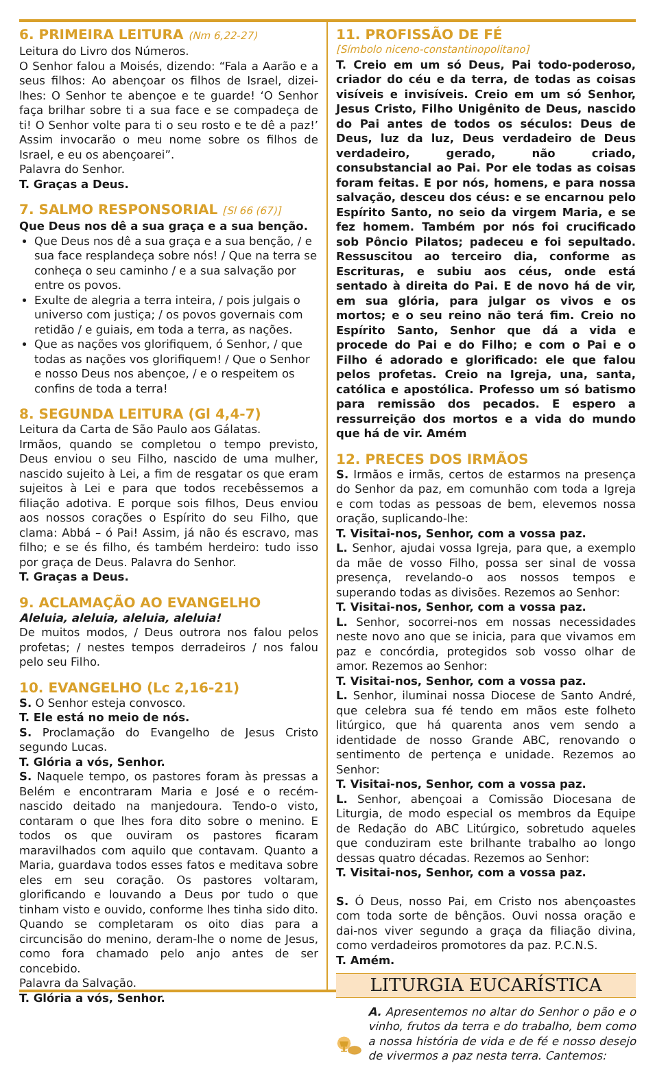6. PRIMEIRA LEITURA (Nm 6,22-27)
Leitura do Livro dos Números.
O Senhor falou a Moisés, dizendo: “Fala a Aarão e a seus filhos: Ao abençoar os filhos de Israel, dizei-lhes: O Senhor te abençoe e te guarde! ‘O Senhor faça brilhar sobre ti a sua face e se compadeça de ti! O Senhor volte para ti o seu rosto e te dê a paz!’ Assim invocarão o meu nome sobre os filhos de Israel, e eu os abençoarei”.
Palavra do Senhor.
T. Graças a Deus.
7. SALMO RESPONSORIAL [Sl 66 (67)]
Que Deus nos dê a sua graça e a sua benção.
Que Deus nos dê a sua graça e a sua benção, / e sua face resplandeça sobre nós! / Que na terra se conheça o seu caminho / e a sua salvação por entre os povos.
Exulte de alegria a terra inteira, / pois julgais o universo com justiça; / os povos governais com retidão / e guiais, em toda a terra, as nações.
Que as nações vos glorifiquem, ó Senhor, / que todas as nações vos glorifiquem! / Que o Senhor e nosso Deus nos abençoe, / e o respeitem os confins de toda a terra!
8. SEGUNDA LEITURA (Gl 4,4-7)
Leitura da Carta de São Paulo aos Gálatas.
Irmãos, quando se completou o tempo previsto, Deus enviou o seu Filho, nascido de uma mulher, nascido sujeito à Lei, a fim de resgatar os que eram sujeitos à Lei e para que todos recebêssemos a filiação adotiva. E porque sois filhos, Deus enviou aos nossos corações o Espírito do seu Filho, que clama: Abbá – ó Pai! Assim, já não és escravo, mas filho; e se és filho, és também herdeiro: tudo isso por graça de Deus. Palavra do Senhor.
T. Graças a Deus.
9. ACLAMAÇÃO AO EVANGELHO
Aleluia, aleluia, aleluia, aleluia!
De muitos modos, / Deus outrora nos falou pelos profetas; / nestes tempos derradeiros / nos falou pelo seu Filho.
10. EVANGELHO (Lc 2,16-21)
S. O Senhor esteja convosco.
T. Ele está no meio de nós.
S. Proclamação do Evangelho de Jesus Cristo segundo Lucas.
T. Glória a vós, Senhor.
S. Naquele tempo, os pastores foram às pressas a Belém e encontraram Maria e José e o recém-nascido deitado na manjedoura. Tendo-o visto, contaram o que lhes fora dito sobre o menino. E todos os que ouviram os pastores ficaram maravilhados com aquilo que contavam. Quanto a Maria, guardava todos esses fatos e meditava sobre eles em seu coração. Os pastores voltaram, glorificando e louvando a Deus por tudo o que tinham visto e ouvido, conforme lhes tinha sido dito. Quando se completaram os oito dias para a circuncisão do menino, deram-lhe o nome de Jesus, como fora chamado pelo anjo antes de ser concebido.
Palavra da Salvação.
T. Glória a vós, Senhor.
11. PROFISSÃO DE FÉ
[Símbolo niceno-constantinopolitano]
T. Creio em um só Deus, Pai todo-poderoso, criador do céu e da terra, de todas as coisas visíveis e invisíveis. Creio em um só Senhor, Jesus Cristo, Filho Unigênito de Deus, nascido do Pai antes de todos os séculos: Deus de Deus, luz da luz, Deus verdadeiro de Deus verdadeiro, gerado, não criado, consubstancial ao Pai. Por ele todas as coisas foram feitas. E por nós, homens, e para nossa salvação, desceu dos céus: e se encarnou pelo Espírito Santo, no seio da virgem Maria, e se fez homem. Também por nós foi crucificado sob Pôncio Pilatos; padeceu e foi sepultado. Ressuscitou ao terceiro dia, conforme as Escrituras, e subiu aos céus, onde está sentado à direita do Pai. E de novo há de vir, em sua glória, para julgar os vivos e os mortos; e o seu reino não terá fim. Creio no Espírito Santo, Senhor que dá a vida e procede do Pai e do Filho; e com o Pai e o Filho é adorado e glorificado: ele que falou pelos profetas. Creio na Igreja, una, santa, católica e apostólica. Professo um só batismo para remissão dos pecados. E espero a ressurreição dos mortos e a vida do mundo que há de vir. Amém
12. PRECES DOS IRMÃOS
S. Irmãos e irmãs, certos de estarmos na presença do Senhor da paz, em comunhão com toda a Igreja e com todas as pessoas de bem, elevemos nossa oração, suplicando-lhe:
T. Visitai-nos, Senhor, com a vossa paz.
L. Senhor, ajudai vossa Igreja, para que, a exemplo da mãe de vosso Filho, possa ser sinal de vossa presença, revelando-o aos nossos tempos e superando todas as divisões. Rezemos ao Senhor:
T. Visitai-nos, Senhor, com a vossa paz.
L. Senhor, socorrei-nos em nossas necessidades neste novo ano que se inicia, para que vivamos em paz e concórdia, protegidos sob vosso olhar de amor. Rezemos ao Senhor:
T. Visitai-nos, Senhor, com a vossa paz.
L. Senhor, iluminai nossa Diocese de Santo André, que celebra sua fé tendo em mãos este folheto litúrgico, que há quarenta anos vem sendo a identidade de nosso Grande ABC, renovando o sentimento de pertença e unidade. Rezemos ao Senhor:
T. Visitai-nos, Senhor, com a vossa paz.
L. Senhor, abençoai a Comissão Diocesana de Liturgia, de modo especial os membros da Equipe de Redação do ABC Litúrgico, sobretudo aqueles que conduziram este brilhante trabalho ao longo dessas quatro décadas. Rezemos ao Senhor:
T. Visitai-nos, Senhor, com a vossa paz.
S. Ó Deus, nosso Pai, em Cristo nos abençoastes com toda sorte de bênçãos. Ouvi nossa oração e dai-nos viver segundo a graça da filiação divina, como verdadeiros promotores da paz. P.C.N.S.
T. Amém.
LITURGIA EUCARÍSTICA
A. Apresentemos no altar do Senhor o pão e o vinho, frutos da terra e do trabalho, bem como a nossa história de vida e de fé e nosso desejo de vivermos a paz nesta terra. Cantemos: